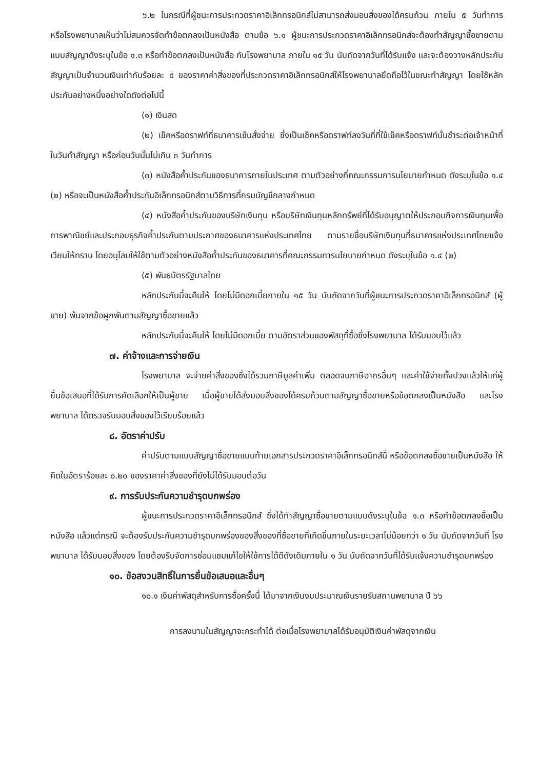๖.๒ ในกรณีที่ผู้ชนะการประกวดราคาอิเล็กทรอนิกส์ไม่สามารถส่งมอบสิ่งของได้ครบถ้วน ภายใน ๕ วันทำการ หรือโรงพยาบาลเห็นว่าไม่สมควรจัดทำข้อตกลงเป็นหนังสือ ตามข้อ ๖.๑ ผู้ชนะการประกวดราคาอิเล็กทรอนิกส์จะต้องทำสัญญาซื้อขายตามแบบสัญญาดังระบุในข้อ ๑.๓ หรือทำข้อตกลงเป็นหนังสือ กับโรงพยาบาล ภายใน ๑๕ วัน นับถัดจากวันที่ได้รับแจ้ง และจะต้องวางหลักประกันสัญญาเป็นจำนวนเงินเท่ากับร้อยละ ๕ ของราคาค่าสิ่งของที่ประกวดราคาอิเล็กทรอนิกส์ให้โรงพยาบาลยึดถือไว้ในขณะทำสัญญา โดยใช้หลักประกันอย่างหนึ่งอย่างใดดังต่อไปนี้
(๑) เงินสด
(๒) เช็คหรือดราฟท์ที่ธนาคารเซ็นสั่งจ่าย ซึ่งเป็นเช็คหรือดราฟท์ลงวันที่ที่ใช้เช็คหรือดราฟท์นั้นชำระต่อเจ้าหน้าที่ในวันทำสัญญา หรือก่อนวันนั้นไม่เกิน ๓ วันทำการ
(๓) หนังสือค้ำประกันของธนาคารภายในประเทศ ตามตัวอย่างที่คณะกรรมการนโยบายกำหนด ดังระบุในข้อ ๑.๔ (๒) หรือจะเป็นหนังสือค้ำประกันอิเล็กทรอนิกส์ตามวิธีการที่กรมบัญชีกลางกำหนด
(๔) หนังสือค้ำประกันของบริษัทเงินทุน หรือบริษัทเงินทุนหลักทรัพย์ที่ได้รับอนุญาตให้ประกอบกิจการเงินทุนเพื่อการพาณิชย์และประกอบธุรกิจค้ำประกันตามประกาศของธนาคารแห่งประเทศไทย ตามรายชื่อบริษัทเงินทุนที่ธนาคารแห่งประเทศไทยแจ้งเวียนให้ทราบ โดยอนุโลมให้ใช้ตามตัวอย่างหนังสือค้ำประกันของธนาคารที่คณะกรรมการนโยบายกำหนด ดังระบุในข้อ ๑.๔ (๒)
(๕) พันธบัตรรัฐบาลไทย
หลักประกันนี้จะคืนให้ โดยไม่มีดอกเบี้ยภายใน ๑๕ วัน นับถัดจากวันที่ผู้ชนะการประกวดราคาอิเล็กทรอนิกส์ (ผู้ขาย) พ้นจากข้อผูกพันตามสัญญาซื้อขายแล้ว
หลักประกันนี้จะคืนให้ โดยไม่มีดอกเบี้ย ตามอัตราส่วนของพัสดุที่ซื้อซึ่งโรงพยาบาล ได้รับมอบไว้แล้ว
๗. ค่าจ้างและการจ่ายเงิน
โรงพยาบาล จะจ่ายค่าสิ่งของซึ่งได้รวมภาษีมูลค่าเพิ่ม ตลอดจนภาษีอากรอื่นๆ และค่าใช้จ่ายทั้งปวงแล้วให้แก่ผู้ยื่นข้อเสนอที่ได้รับการคัดเลือกให้เป็นผู้ขาย เมื่อผู้ขายได้ส่งมอบสิ่งของได้ครบถ้วนตามสัญญาซื้อขายหรือข้อตกลงเป็นหนังสือ และโรงพยาบาล ได้ตรวจรับมอบสิ่งของไว้เรียบร้อยแล้ว
๘. อัตราค่าปรับ
ค่าปรับตามแบบสัญญาซื้อขายแนบท้ายเอกสารประกวดราคาอิเล็กทรอนิกส์นี้ หรือข้อตกลงซื้อขายเป็นหนังสือ ให้คิดในอัตราร้อยละ ๐.๒๐ ของราคาค่าสิ่งของที่ยังไม่ได้รับมอบต่อวัน
๙. การรับประกันความชำรุดบกพร่อง
ผู้ชนะการประกวดราคาอิเล็กทรอนิกส์ ซึ่งได้ทำสัญญาซื้อขายตามแบบดังระบุในข้อ ๑.๓ หรือทำข้อตกลงซื้อเป็นหนังสือ แล้วแต่กรณี จะต้องรับประกันความชำรุดบกพร่องของสิ่งของที่ซื้อขายที่เกิดขึ้นภายในระยะเวลาไม่น้อยกว่า ๑ วัน นับถัดจากวันที่ โรงพยาบาล ได้รับมอบสิ่งของ โดยต้องรีบจัดการซ่อมแซมแก้ไขให้ใช้การได้ดีดังเดิมภายใน ๑ วัน นับถัดจากวันที่ได้รับแจ้งความชำรุดบกพร่อง
๑๐. ข้อสงวนสิทธิ์ในการยื่นข้อเสนอและอื่นๆ
๑๐.๑ เงินค่าพัสดุสำหรับการซื้อครั้งนี้ ได้มาจากเงินงบประมาณเงินรายรับสถานพยาบาล ปี ๖๖
การลงนามในสัญญาจะกระทำได้ ต่อเมื่อโรงพยาบาลได้รับอนุมัติเงินค่าพัสดุจากเงิน